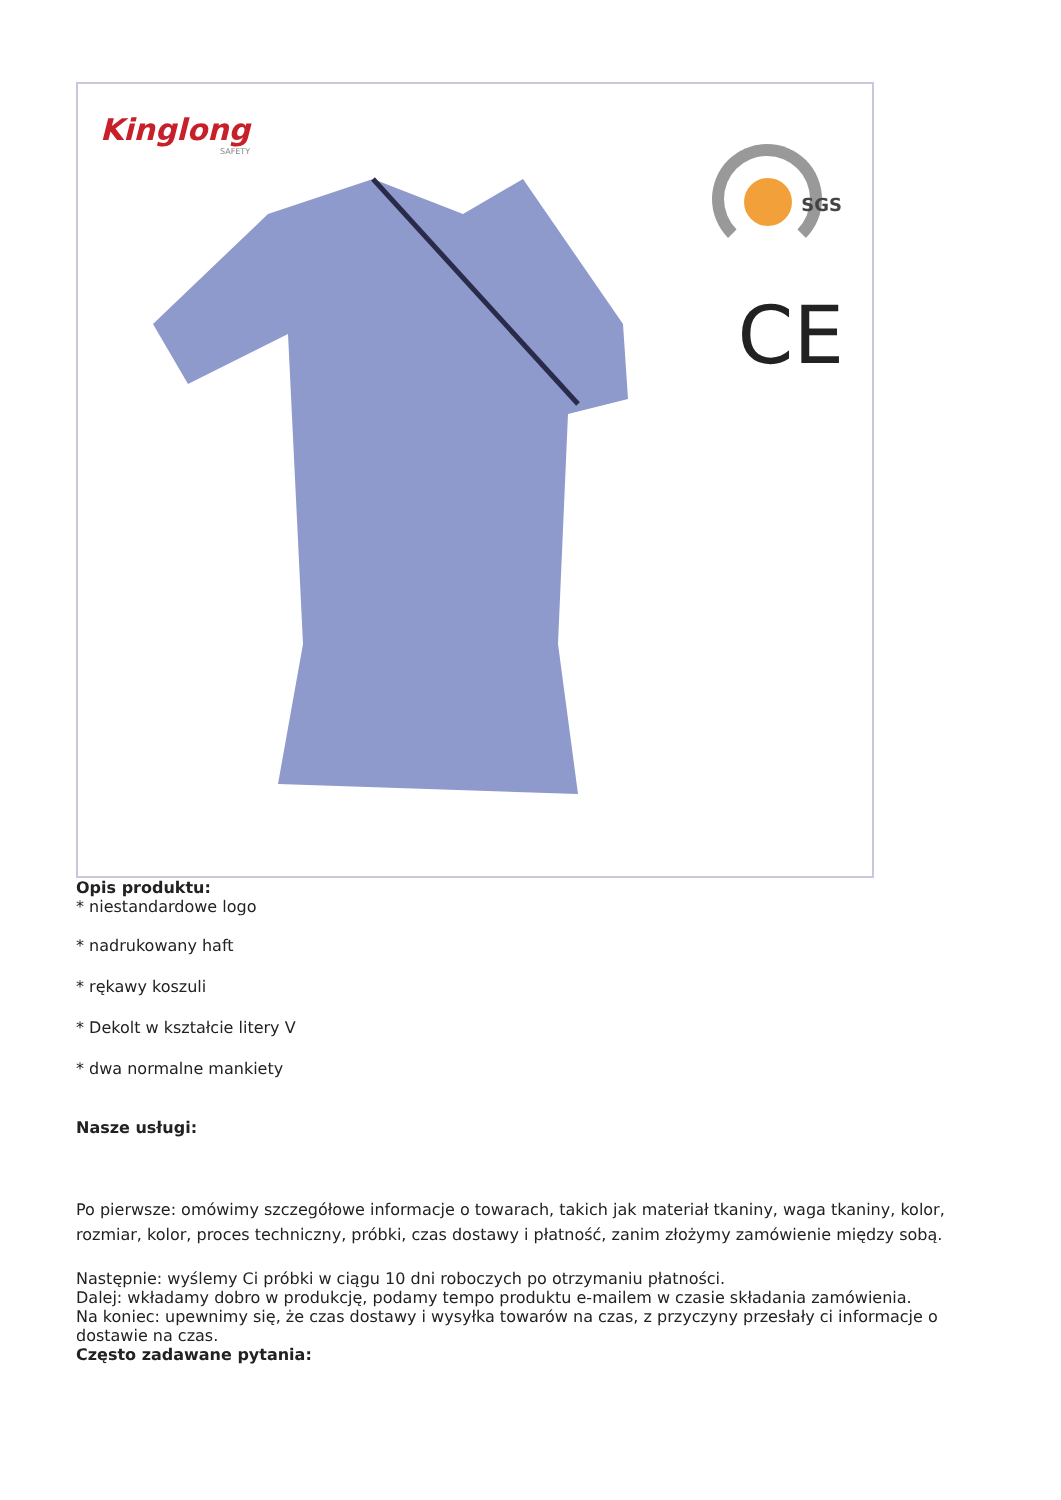Kinglong
SAFETY
SGS
CE
Opis produktu:
* niestandardowe logo
* nadrukowany haft
* rękawy koszuli
* Dekolt w kształcie litery V
* dwa normalne mankiety
Nasze usługi:
Po pierwsze: omówimy szczegółowe informacje o towarach, takich jak materiał tkaniny, waga tkaniny, kolor, rozmiar, kolor, proces techniczny, próbki, czas dostawy i płatność, zanim złożymy zamówienie między sobą.
Następnie: wyślemy Ci próbki w ciągu 10 dni roboczych po otrzymaniu płatności.
Dalej: wkładamy dobro w produkcję, podamy tempo produktu e-mailem w czasie składania zamówienia.
Na koniec: upewnimy się, że czas dostawy i wysyłka towarów na czas, z przyczyny przesłały ci informacje o dostawie na czas.
Często zadawane pytania: